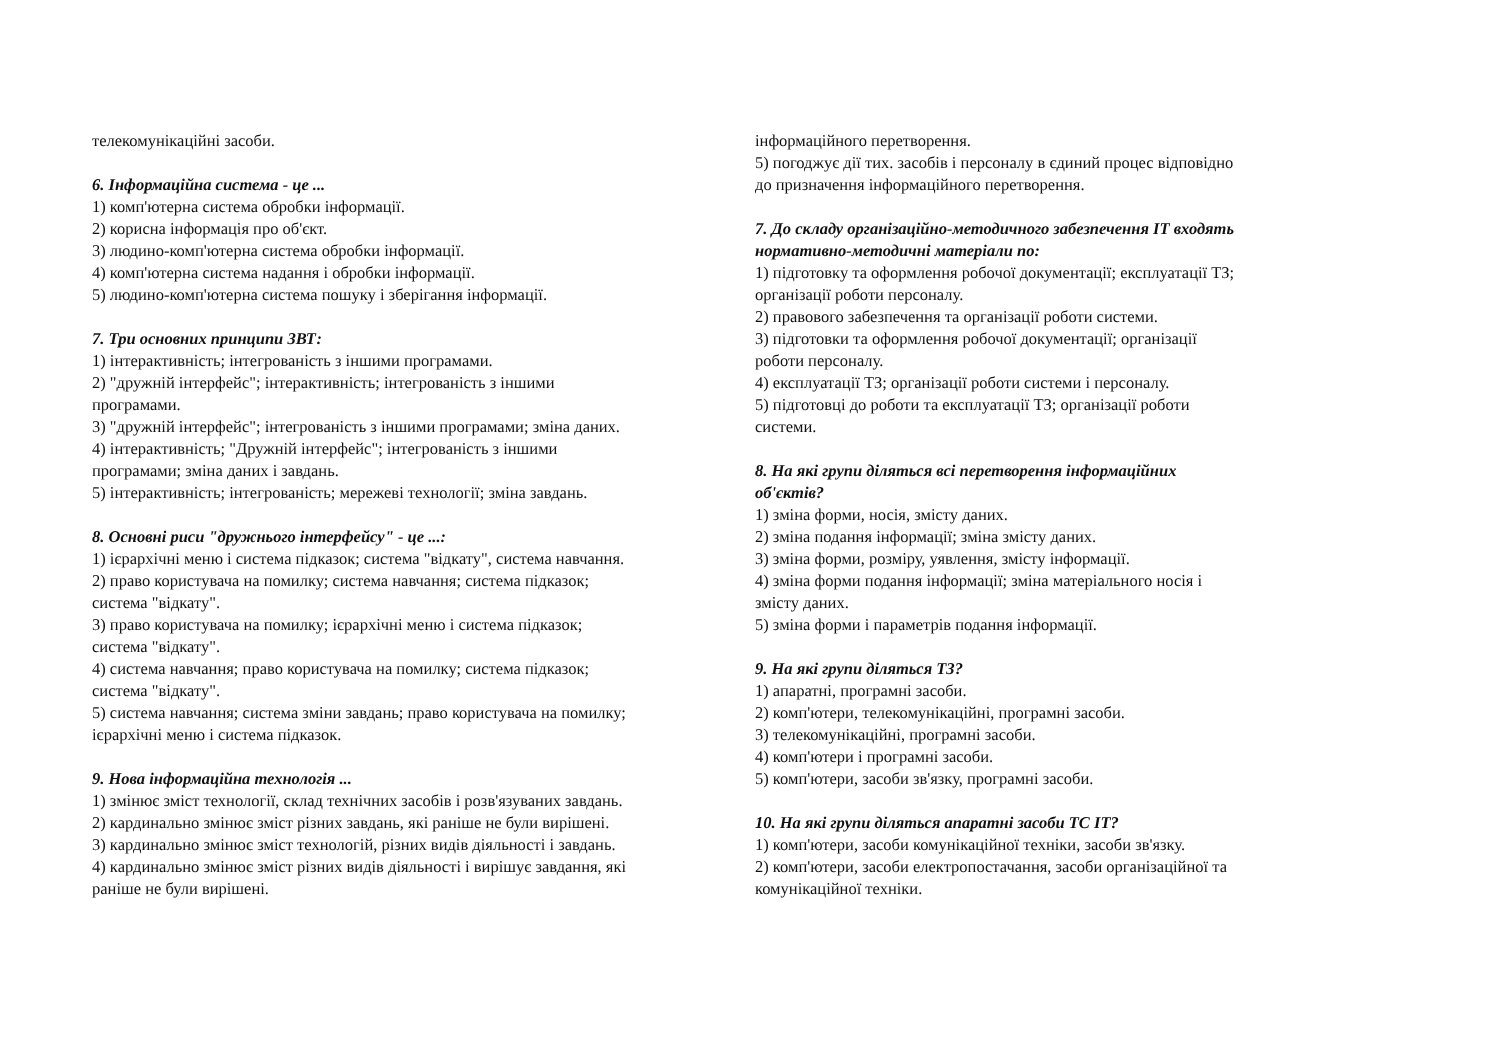телекомунікаційні засоби.
6. Інформаційна система - це ...
1) комп'ютерна система обробки інформації.
2) корисна інформація про об'єкт.
3) людино-комп'ютерна система обробки інформації.
4) комп'ютерна система надання і обробки інформації.
5) людино-комп'ютерна система пошуку і зберігання інформації.
7. Три основних принципи ЗВТ:
1) інтерактивність; інтегрованість з іншими програмами.
2) "дружній інтерфейс"; інтерактивність; інтегрованість з іншими
програмами.
3) "дружній інтерфейс"; інтегрованість з іншими програмами; зміна даних.
4) інтерактивність; "Дружній інтерфейс"; інтегрованість з іншими
програмами; зміна даних і завдань.
5) інтерактивність; інтегрованість; мережеві технології; зміна завдань.
8. Основні риси "дружнього інтерфейсу" - це ...:
1) ієрархічні меню і система підказок; система "відкату", система навчання.
2) право користувача на помилку; система навчання; система підказок;
система "відкату".
3) право користувача на помилку; ієрархічні меню і система підказок;
система "відкату".
4) система навчання; право користувача на помилку; система підказок;
система "відкату".
5) система навчання; система зміни завдань; право користувача на помилку;
ієрархічні меню і система підказок.
9. Нова інформаційна технологія ...
1) змінює зміст технології, склад технічних засобів і розв'язуваних завдань.
2) кардинально змінює зміст різних завдань, які раніше не були вирішені.
3) кардинально змінює зміст технологій, різних видів діяльності і завдань.
4) кардинально змінює зміст різних видів діяльності і вирішує завдання, які
раніше не були вирішені.
інформаційного перетворення.
5) погоджує дії тих. засобів і персоналу в єдиний процес відповідно
до призначення інформаційного перетворення.
7. До складу організаційно-методичного забезпечення ІТ входять
нормативно-методичні матеріали по:
1) підготовку та оформлення робочої документації; експлуатації ТЗ;
організації роботи персоналу.
2) правового забезпечення та організації роботи системи.
3) підготовки та оформлення робочої документації; організації
роботи персоналу.
4) експлуатації ТЗ; організації роботи системи і персоналу.
5) підготовці до роботи та експлуатації ТЗ; організації роботи
системи.
8. На які групи діляться всі перетворення інформаційних
об'єктів?
1) зміна форми, носія, змісту даних.
2) зміна подання інформації; зміна змісту даних.
3) зміна форми, розміру, уявлення, змісту інформації.
4) зміна форми подання інформації; зміна матеріального носія і
змісту даних.
5) зміна форми і параметрів подання інформації.
9. На які групи діляться ТЗ?
1) апаратні, програмні засоби.
2) комп'ютери, телекомунікаційні, програмні засоби.
3) телекомунікаційні, програмні засоби.
4) комп'ютери і програмні засоби.
5) комп'ютери, засоби зв'язку, програмні засоби.
10. На які групи діляться апаратні засоби ТС ІТ?
1) комп'ютери, засоби комунікаційної техніки, засоби зв'язку.
2) комп'ютери, засоби електропостачання, засоби організаційної та
комунікаційної техніки.